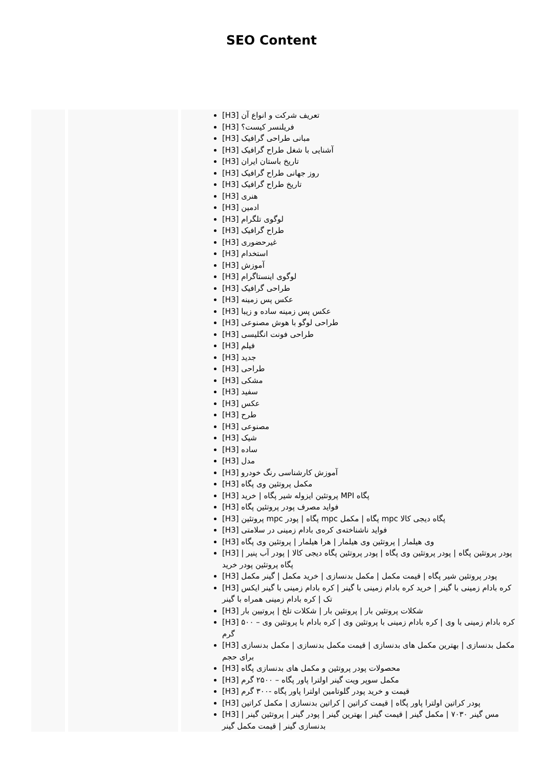SEO Content
| | | [H3] تعریف شرکت و انواع آن [H3] فریلنسر کیست؟ [H3] مبانی طراحی گرافیک [H3] آشنایی با شغل طراح گرافیک [H3] تاریخ باستان ایران [H3] روز جهانی طراح گرافیک [H3] تاریخ طراح گرافیک [H3] هنری [H3] ادمین [H3] لوگوی تلگرام [H3] طراح گرافیک [H3] غیرحضوری [H3] استخدام [H3] آموزش [H3] لوگوی اینستاگرام [H3] طراحی گرافیک [H3] عکس پس زمینه [H3] عکس پس زمینه ساده و زیبا [H3] طراحی لوگو با هوش مصنوعی [H3] طراحی فونت انگلیسی [H3] فیلم [H3] جدید [H3] طراحی [H3] مشکی [H3] سفید [H3] عکس [H3] طرح [H3] مصنوعی [H3] شیک [H3] ساده [H3] مدل [H3] آموزش کارشناسی رنگ خودرو [H3] مکمل پروتئین وی پگاه [H3] پروتئین ایزوله شیر پگاه / خرید MPI پگاه [H3] فواید مصرف پودر پروتئین پگاه [H3] پروتئین mpc پگاه / پودر mpc پگاه / مکمل mpc پگاه دیجی کالا [H3] فواید ناشناخته‌ی کره‌ی بادام زمینی در سلامتی [H3] وی هیلمار / پروتئین وی هیلمار / هرا هیلمار / پروتئین وی پگاه [H3] پودر پروتئین پگاه / پودر پروتئین وی پگاه / پودر پروتئین پگاه دیجی کالا / پودر آب پنیر / پگاه پروتئین پودر خرید [H3] پودر پروتئین شیر پگاه / قیمت مکمل / مکمل بدنسازی / خرید مکمل / گینر مکمل [H3] کره بادام زمینی با گینر / خرید کره بادام زمینی با گینر / کره بادام زمینی با گینر ایکس تک / کره بادام زمینی همراه با گینر [H3] شکلات پروتئین بار / پروتئین بار / شکلات تلخ / پروتیین بار [H3] کره بادام زمینی با وی / کره بادام زمینی با پروتئین وی / کره بادام با پروتئین وی – ۵۰۰ گرم [H3] مکمل بدنسازی / بهترین مکمل های بدنسازی / قیمت مکمل بدنسازی / مکمل بدنسازی برای حجم [H3] محصولات پودر پروتئین و مکمل های بدنسازی پگاه [H3] مکمل سوپر ویت گینر اولترا پاور پگاه – ۲۵۰۰ گرم [H3] قیمت و خرید پودر گلوتامین اولترا پاور پگاه -۳۰۰ گرم [H3] پودر کراتین اولترا پاور پگاه / قیمت کراتین / کراتین بدنسازی / مکمل کراتین [H3] مس گینر ۷۰۳۰ / مکمل گینر / قیمت گینر / بهترین گینر / پودر گینر / پروتئین گینر / بدنسازی گینر / قیمت مکمل گینر |